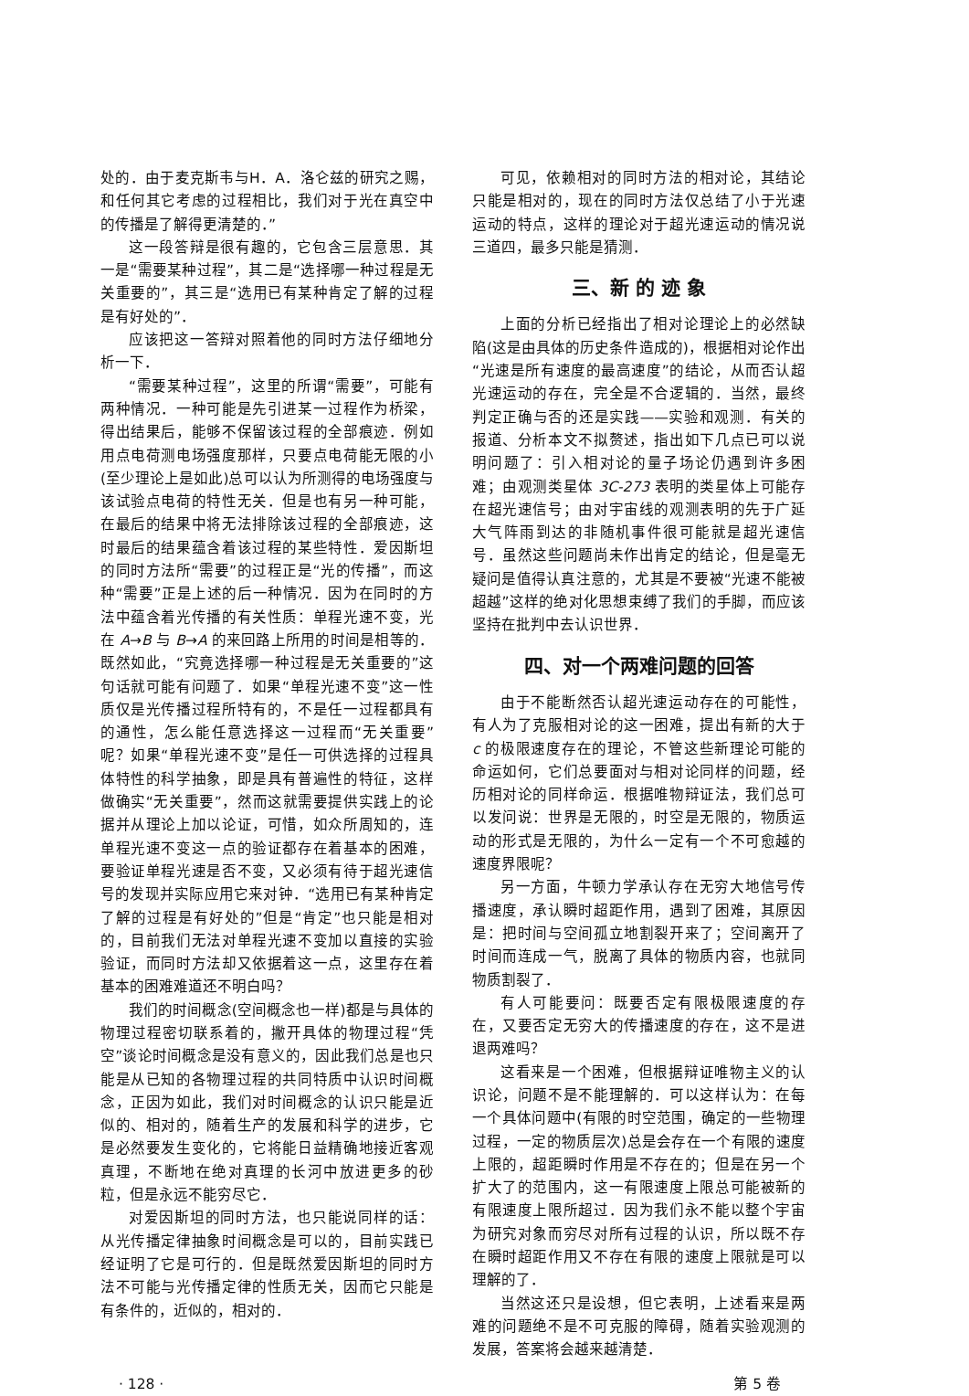处的．由于麦克斯韦与H．A．洛仑兹的研究之赐，和任何其它考虑的过程相比，我们对于光在真空中的传播是了解得更清楚的．”
这一段答辩是很有趣的，它包含三层意思．其一是“需要某种过程”，其二是“选择哪一种过程是无关重要的”，其三是“选用已有某种肯定了解的过程是有好处的”．
应该把这一答辩对照着他的同时方法仔细地分析一下．
“需要某种过程”，这里的所谓“需要”，可能有两种情况．一种可能是先引进某一过程作为桥梁，得出结果后，能够不保留该过程的全部痕迹．例如用点电荷测电场强度那样，只要点电荷能无限的小(至少理论上是如此)总可以认为所测得的电场强度与该试验点电荷的特性无关．但是也有另一种可能，在最后的结果中将无法排除该过程的全部痕迹，这时最后的结果蕴含着该过程的某些特性．爱因斯坦的同时方法所“需要”的过程正是“光的传播”，而这种“需要”正是上述的后一种情况．因为在同时的方法中蕴含着光传播的有关性质：单程光速不变，光在 A→B 与 B→A 的来回路上所用的时间是相等的．既然如此，“究竟选择哪一种过程是无关重要的”这句话就可能有问题了．如果“单程光速不变”这一性质仅是光传播过程所特有的，不是任一过程都具有的通性，怎么能任意选择这一过程而“无关重要”呢？如果“单程光速不变”是任一可供选择的过程具体特性的科学抽象，即是具有普遍性的特征，这样做确实“无关重要”，然而这就需要提供实践上的论据并从理论上加以论证，可惜，如众所周知的，连单程光速不变这一点的验证都存在着基本的困难，要验证单程光速是否不变，又必须有待于超光速信号的发现并实际应用它来对钟．“选用已有某种肯定了解的过程是有好处的”但是“肯定”也只能是相对的，目前我们无法对单程光速不变加以直接的实验验证，而同时方法却又依据着这一点，这里存在着基本的困难难道还不明白吗？
我们的时间概念(空间概念也一样)都是与具体的物理过程密切联系着的，撇开具体的物理过程“凭空”谈论时间概念是没有意义的，因此我们总是也只能是从已知的各物理过程的共同特质中认识时间概念，正因为如此，我们对时间概念的认识只能是近似的、相对的，随着生产的发展和科学的进步，它是必然要发生变化的，它将能日益精确地接近客观真理，不断地在绝对真理的长河中放进更多的砂粒，但是永远不能穷尽它．
对爱因斯坦的同时方法，也只能说同样的话：从光传播定律抽象时间概念是可以的，目前实践已经证明了它是可行的．但是既然爱因斯坦的同时方法不可能与光传播定律的性质无关，因而它只能是有条件的，近似的，相对的．
可见，依赖相对的同时方法的相对论，其结论只能是相对的，现在的同时方法仅总结了小于光速运动的特点，这样的理论对于超光速运动的情况说三道四，最多只能是猜测．
三、新 的 迹 象
上面的分析已经指出了相对论理论上的必然缺陷(这是由具体的历史条件造成的)，根据相对论作出“光速是所有速度的最高速度”的结论，从而否认超光速运动的存在，完全是不合逻辑的．当然，最终判定正确与否的还是实践——实验和观测．有关的报道、分析本文不拟赘述，指出如下几点已可以说明问题了：引入相对论的量子场论仍遇到许多困难；由观测类星体 3C-273 表明的类星体上可能存在超光速信号；由对宇宙线的观测表明的先于广延大气阵雨到达的非随机事件很可能就是超光速信号．虽然这些问题尚未作出肯定的结论，但是毫无疑问是值得认真注意的，尤其是不要被“光速不能被超越”这样的绝对化思想束缚了我们的手脚，而应该坚持在批判中去认识世界．
四、对一个两难问题的回答
由于不能断然否认超光速运动存在的可能性，有人为了克服相对论的这一困难，提出有新的大于 c 的极限速度存在的理论，不管这些新理论可能的命运如何，它们总要面对与相对论同样的问题，经历相对论的同样命运．根据唯物辩证法，我们总可以发问说：世界是无限的，时空是无限的，物质运动的形式是无限的，为什么一定有一个不可愈越的速度界限呢？
另一方面，牛顿力学承认存在无穷大地信号传播速度，承认瞬时超距作用，遇到了困难，其原因是：把时间与空间孤立地割裂开来了；空间离开了时间而连成一气，脱离了具体的物质内容，也就同物质割裂了．
有人可能要问：既要否定有限极限速度的存在，又要否定无穷大的传播速度的存在，这不是进退两难吗？
这看来是一个困难，但根据辩证唯物主义的认识论，问题不是不能理解的．可以这样认为：在每一个具体问题中(有限的时空范围，确定的一些物理过程，一定的物质层次)总是会存在一个有限的速度上限的，超距瞬时作用是不存在的；但是在另一个扩大了的范围内，这一有限速度上限总可能被新的有限速度上限所超过．因为我们永不能以整个宇宙为研究对象而穷尽对所有过程的认识，所以既不存在瞬时超距作用又不存在有限的速度上限就是可以理解的了．
当然这还只是设想，但它表明，上述看来是两难的问题绝不是不可克服的障碍，随着实验观测的发展，答案将会越来越清楚．
· 128 · 第 5 卷